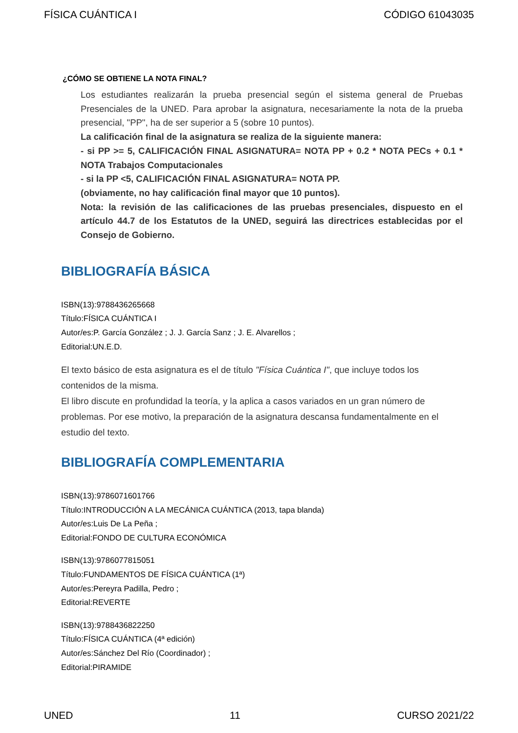FÍSICA CUÁNTICA I CÓDIGO 61043035
¿CÓMO SE OBTIENE LA NOTA FINAL?
Los estudiantes realizarán la prueba presencial según el sistema general de Pruebas Presenciales de la UNED. Para aprobar la asignatura, necesariamente la nota de la prueba presencial, "PP", ha de ser superior a 5 (sobre 10 puntos).
La calificación final de la asignatura se realiza de la siguiente manera:
- si PP >= 5, CALIFICACIÓN FINAL ASIGNATURA= NOTA PP + 0.2 * NOTA PECs + 0.1 * NOTA Trabajos Computacionales
- si la PP <5, CALIFICACIÓN FINAL ASIGNATURA= NOTA PP.
(obviamente, no hay calificación final mayor que 10 puntos).
Nota: la revisión de las calificaciones de las pruebas presenciales, dispuesto en el artículo 44.7 de los Estatutos de la UNED, seguirá las directrices establecidas por el Consejo de Gobierno.
BIBLIOGRAFÍA BÁSICA
ISBN(13):9788436265668
Título:FÍSICA CUÁNTICA I
Autor/es:P. García González ; J. J. García Sanz ; J. E. Alvarellos ;
Editorial:UN.E.D.
El texto básico de esta asignatura es el de título "Física Cuántica I", que incluye todos los contenidos de la misma.
El libro discute en profundidad la teoría, y la aplica a casos variados en un gran número de problemas. Por ese motivo, la preparación de la asignatura descansa fundamentalmente en el estudio del texto.
BIBLIOGRAFÍA COMPLEMENTARIA
ISBN(13):9786071601766
Título:INTRODUCCIÓN A LA MECÁNICA CUÁNTICA (2013, tapa blanda)
Autor/es:Luis De La Peña ;
Editorial:FONDO DE CULTURA ECONÓMICA
ISBN(13):9786077815051
Título:FUNDAMENTOS DE FÍSICA CUÁNTICA (1ª)
Autor/es:Pereyra Padilla, Pedro ;
Editorial:REVERTE
ISBN(13):9788436822250
Título:FÍSICA CUÁNTICA (4ª edición)
Autor/es:Sánchez Del Río (Coordinador) ;
Editorial:PIRAMIDE
UNED 11 CURSO 2021/22